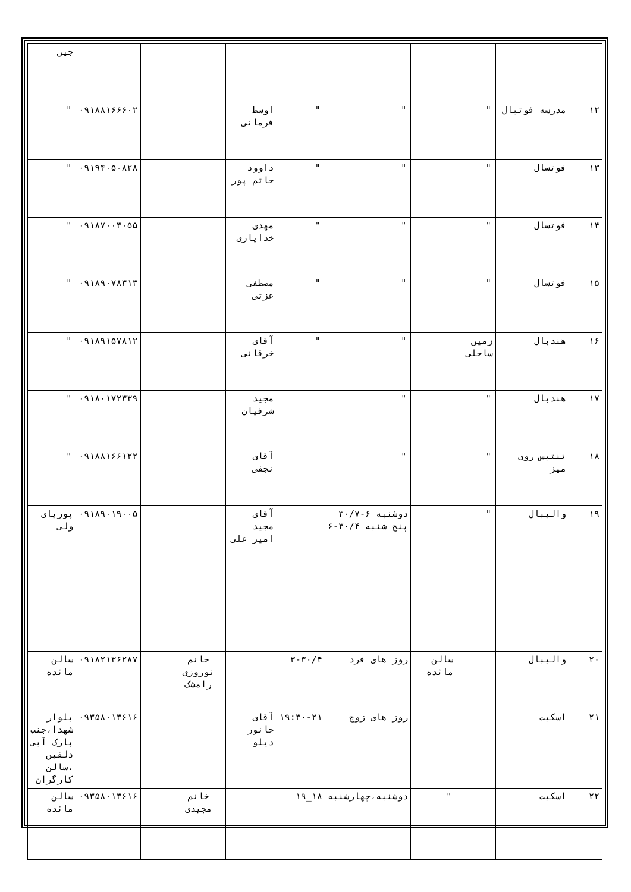| | | | | | | | | | | جین |
| ۱۲ | مدرسه فوتبال | " | | " | " | اوسط فرمانی | | | ۰۹۱۸۸۱۶۶۶۰۲ | " |
| ۱۳ | فوتسال | " | | " | " | داوود حاتم پور | | | ۰۹۱۹۴۰۵۰۸۲۸ | " |
| ۱۴ | فوتسال | " | | " | " | مهدی خدایاری | | | ۰۹۱۸۷۰۰۳۰۵۵ | " |
| ۱۵ | فوتسال | " | | " | " | مصطفی عزتی | | | ۰۹۱۸۹۰۷۸۳۱۳ | " |
| ۱۶ | هندبال | زمین ساحلی | | " | " | آقای خرقانی | | | ۰۹۱۸۹۱۵۷۸۱۲ | " |
| ۱۷ | هندبال | " | | " | | مجید شرفیان | | | ۰۹۱۸۰۱۷۲۳۳۹ | " |
| ۱۸ | تنتیس روی میز | " | | " | | آقای نجفی | | | ۰۹۱۸۸۱۶۶۱۲۲ | " |
| ۱۹ | والیبال | " | | دوشنبه ۶-۳۰/۷ پنج شنبه ۳۰/۴-۶ | | آقای مجید امیر علی | | | ۰۹۱۸۹۰۱۹۰۰۵ | پوریای ولی |
| ۲۰ | والیبال | | سالن مائده | روز های فرد | ۳-۳۰/۴ | | خانم نوروزی رامشک | | ۰۹۱۸۲۱۳۶۲۸۷ | سالن مائده |
| ۲۱ | اسکیت | | | روز های زوج | ۱۹:۳۰-۲۱ | آقای خانور دیلو | | | ۰۹۳۵۸۰۱۳۶۱۶ | بلوار شهدا،جنب پارک آبی دلفین ،سالن کارگران |
| ۲۲ | اسکیت | | " | دوشنبه،چهارشنبه | ۱۸_۱۹ | | خانم مجیدی | | ۰۹۳۵۸۰۱۳۶۱۶ | سالن مائده |